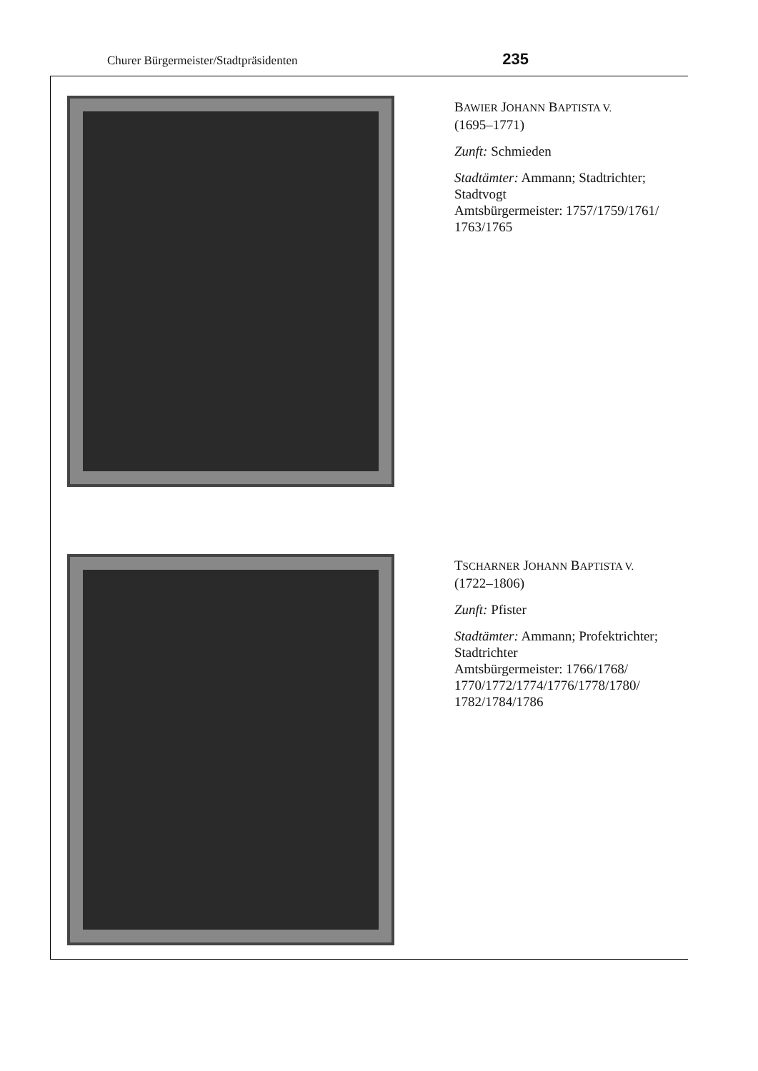Churer Bürgermeister/Stadtpräsidenten 235
BAWIER JOHANN BAPTISTA V.
(1695–1771)
Zunft: Schmieden
Stadtämter: Ammann; Stadtrichter; Stadtvogt
Amtsbürgermeister: 1757/1759/1761/ 1763/1765
TSCHARNER JOHANN BAPTISTA V.
(1722–1806)
Zunft: Pfister
Stadtämter: Ammann; Profektrichter; Stadtrichter
Amtsbürgermeister: 1766/1768/ 1770/1772/1774/1776/1778/1780/ 1782/1784/1786